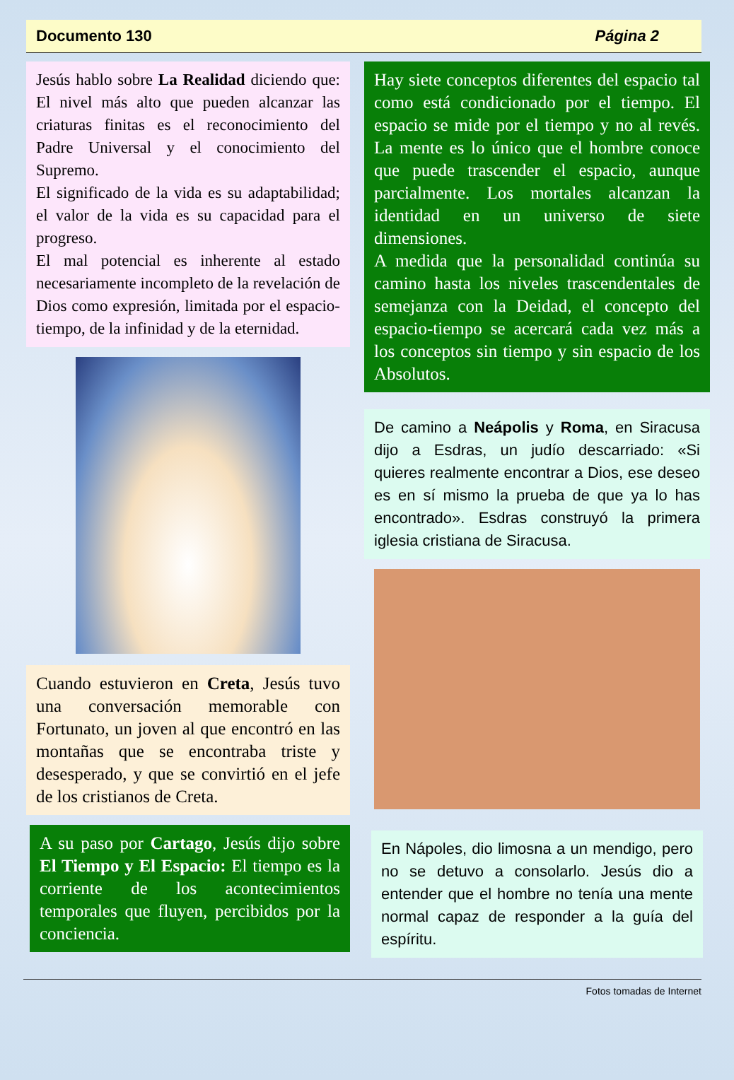Documento 130 Página 2
Jesús hablo sobre La Realidad diciendo que: El nivel más alto que pueden alcanzar las criaturas finitas es el reconocimiento del Padre Universal y el conocimiento del Supremo.
El significado de la vida es su adaptabilidad; el valor de la vida es su capacidad para el progreso.
El mal potencial es inherente al estado necesariamente incompleto de la revelación de Dios como expresión, limitada por el espacio-tiempo, de la infinidad y de la eternidad.
Cuando estuvieron en Creta, Jesús tuvo una conversación memorable con Fortunato, un joven al que encontró en las montañas que se encontraba triste y desesperado, y que se convirtió en el jefe de los cristianos de Creta.
A su paso por Cartago, Jesús dijo sobre El Tiempo y El Espacio: El tiempo es la corriente de los acontecimientos temporales que fluyen, percibidos por la conciencia.
Hay siete conceptos diferentes del espacio tal como está condicionado por el tiempo. El espacio se mide por el tiempo y no al revés. La mente es lo único que el hombre conoce que puede trascender el espacio, aunque parcialmente. Los mortales alcanzan la identidad en un universo de siete dimensiones.
A medida que la personalidad continúa su camino hasta los niveles trascendentales de semejanza con la Deidad, el concepto del espacio-tiempo se acercará cada vez más a los conceptos sin tiempo y sin espacio de los Absolutos.
De camino a Neápolis y Roma, en Siracusa dijo a Esdras, un judío descarriado: «Si quieres realmente encontrar a Dios, ese deseo es en sí mismo la prueba de que ya lo has encontrado». Esdras construyó la primera iglesia cristiana de Siracusa.
En Nápoles, dio limosna a un mendigo, pero no se detuvo a consolarlo. Jesús dio a entender que el hombre no tenía una mente normal capaz de responder a la guía del espíritu.
Fotos tomadas de Internet